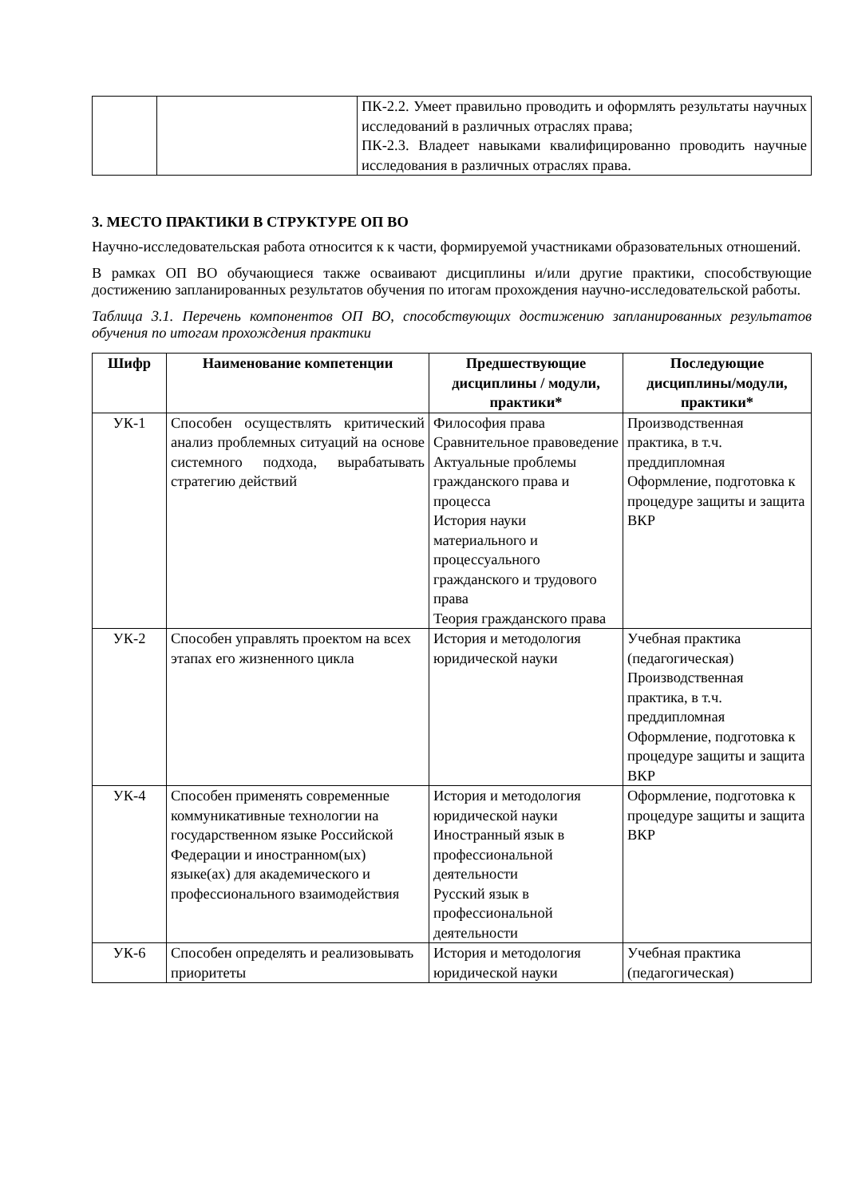| | | ПК-2.2. Умеет правильно проводить и оформлять результаты научных исследований в различных отраслях права; ПК-2.3. Владеет навыками квалифицированно проводить научные исследования в различных отраслях права. |
3. МЕСТО ПРАКТИКИ В СТРУКТУРЕ ОП ВО
Научно-исследовательская работа относится к к части, формируемой участниками образовательных отношений.
В рамках ОП ВО обучающиеся также осваивают дисциплины и/или другие практики, способствующие достижению запланированных результатов обучения по итогам прохождения научно-исследовательской работы.
Таблица 3.1. Перечень компонентов ОП ВО, способствующих достижению запланированных результатов обучения по итогам прохождения практики
| Шифр | Наименование компетенции | Предшествующие дисциплины / модули, практики* | Последующие дисциплины/модули, практики* |
| --- | --- | --- | --- |
| УК-1 | Способен осуществлять критический анализ проблемных ситуаций на основе системного подхода, вырабатывать стратегию действий | Философия права Сравнительное правоведение Актуальные проблемы гражданского права и процесса История науки материального и процессуального гражданского и трудового права Теория гражданского права | Производственная практика, в т.ч. преддипломная Оформление, подготовка к процедуре защиты и защита ВКР |
| УК-2 | Способен управлять проектом на всех этапах его жизненного цикла | История и методология юридической науки | Учебная практика (педагогическая) Производственная практика, в т.ч. преддипломная Оформление, подготовка к процедуре защиты и защита ВКР |
| УК-4 | Способен применять современные коммуникативные технологии на государственном языке Российской Федерации и иностранном(ых) языке(ах) для академического и профессионального взаимодействия | История и методология юридической науки Иностранный язык в профессиональной деятельности Русский язык в профессиональной деятельности | Оформление, подготовка к процедуре защиты и защита ВКР |
| УК-6 | Способен определять и реализовывать приоритеты | История и методология юридической науки | Учебная практика (педагогическая) |